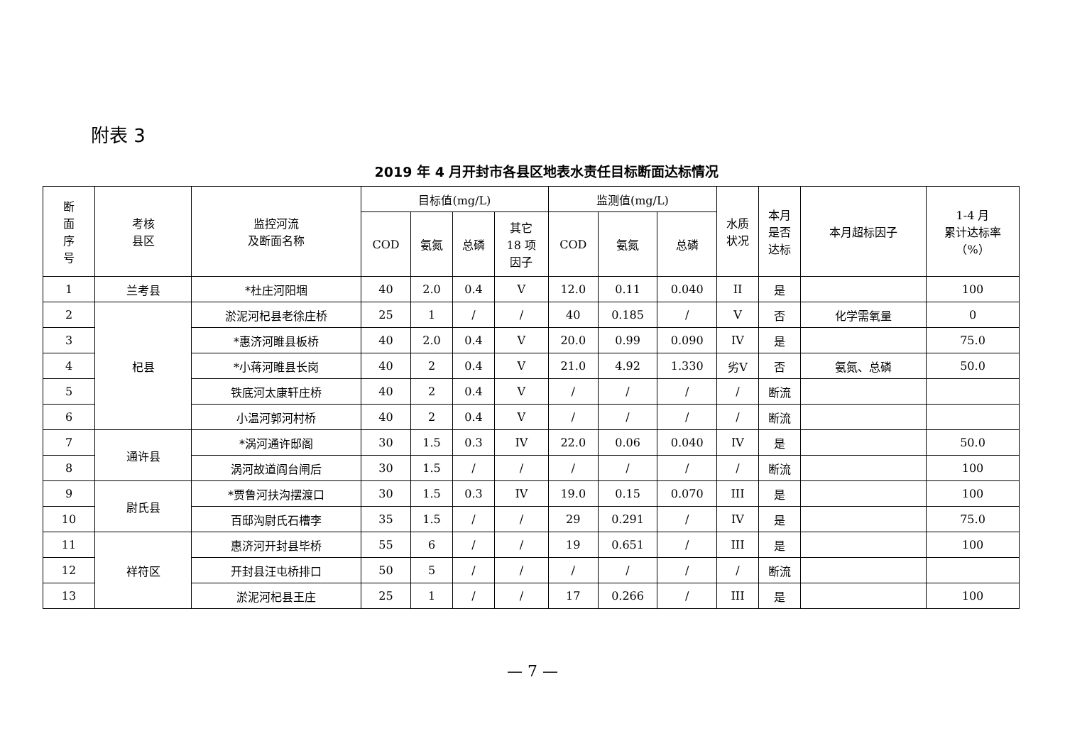附表 3
2019 年 4 月开封市各县区地表水责任目标断面达标情况
| 断 面 序 号 | 考核 县区 | 监控河流 及断面名称 | 目标值(mg/L) | | | | 监测值(mg/L) | | | 水质 状况 | 本月 是否 达标 | 本月超标因子 | 1-4 月 累计达标率 （%） |
| --- | --- | --- | --- | --- | --- | --- | --- | --- | --- | --- | --- | --- | --- |
| | | | COD | 氨氮 | 总磷 | 其它 18 项 因子 | COD | 氨氮 | 总磷 | | | | |
| 1 | 兰考县 | *杜庄河阳堌 | 40 | 2.0 | 0.4 | V | 12.0 | 0.11 | 0.040 | II | 是 | | 100 |
| 2 | 杞县 | 淤泥河杞县老徐庄桥 | 25 | 1 | / | / | 40 | 0.185 | / | V | 否 | 化学需氧量 | 0 |
| 3 | | *惠济河睢县板桥 | 40 | 2.0 | 0.4 | V | 20.0 | 0.99 | 0.090 | IV | 是 | | 75.0 |
| 4 | | *小蒋河睢县长岗 | 40 | 2 | 0.4 | V | 21.0 | 4.92 | 1.330 | 劣V | 否 | 氨氮、总磷 | 50.0 |
| 5 | | 铁底河太康轩庄桥 | 40 | 2 | 0.4 | V | / | / | / | / | 断流 | | |
| 6 | | 小温河郭河村桥 | 40 | 2 | 0.4 | V | / | / | / | / | 断流 | | |
| 7 | 通许县 | *涡河通许邸阁 | 30 | 1.5 | 0.3 | IV | 22.0 | 0.06 | 0.040 | IV | 是 | | 50.0 |
| 8 | | 涡河故道阎台闸后 | 30 | 1.5 | / | / | / | / | / | / | 断流 | | 100 |
| 9 | 尉氏县 | *贾鲁河扶沟摆渡口 | 30 | 1.5 | 0.3 | IV | 19.0 | 0.15 | 0.070 | III | 是 | | 100 |
| 10 | | 百邸沟尉氏石槽李 | 35 | 1.5 | / | / | 29 | 0.291 | / | IV | 是 | | 75.0 |
| 11 | 祥符区 | 惠济河开封县毕桥 | 55 | 6 | / | / | 19 | 0.651 | / | III | 是 | | 100 |
| 12 | | 开封县汪屯桥排口 | 50 | 5 | / | / | / | / | / | / | 断流 | | |
| 13 | | 淤泥河杞县王庄 | 25 | 1 | / | / | 17 | 0.266 | / | III | 是 | | 100 |
— 7 —